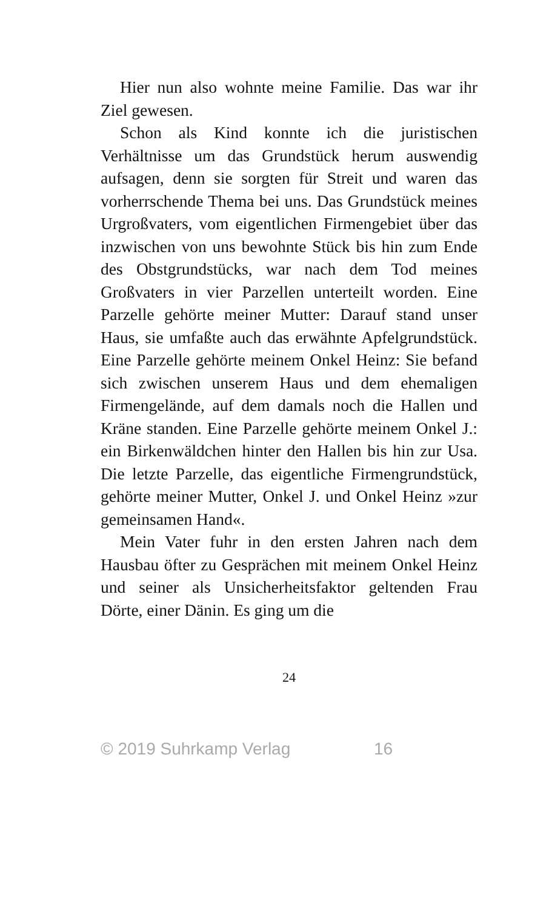Hier nun also wohnte meine Familie. Das war ihr Ziel gewesen.
Schon als Kind konnte ich die juristischen Verhältnisse um das Grundstück herum auswendig aufsagen, denn sie sorgten für Streit und waren das vorherrschende Thema bei uns. Das Grundstück meines Urgroßvaters, vom eigentlichen Firmengebiet über das inzwischen von uns bewohnte Stück bis hin zum Ende des Obstgrundstücks, war nach dem Tod meines Großvaters in vier Parzellen unterteilt worden. Eine Parzelle gehörte meiner Mutter: Darauf stand unser Haus, sie umfaßte auch das erwähnte Apfelgrundstück. Eine Parzelle gehörte meinem Onkel Heinz: Sie befand sich zwischen unserem Haus und dem ehemaligen Firmengelände, auf dem damals noch die Hallen und Kräne standen. Eine Parzelle gehörte meinem Onkel J.: ein Birkenwäldchen hinter den Hallen bis hin zur Usa. Die letzte Parzelle, das eigentliche Firmengrundstück, gehörte meiner Mutter, Onkel J. und Onkel Heinz »zur gemeinsamen Hand«.
Mein Vater fuhr in den ersten Jahren nach dem Hausbau öfter zu Gesprächen mit meinem Onkel Heinz und seiner als Unsicherheitsfaktor geltenden Frau Dörte, einer Dänin. Es ging um die
24
© 2019 Suhrkamp Verlag 16